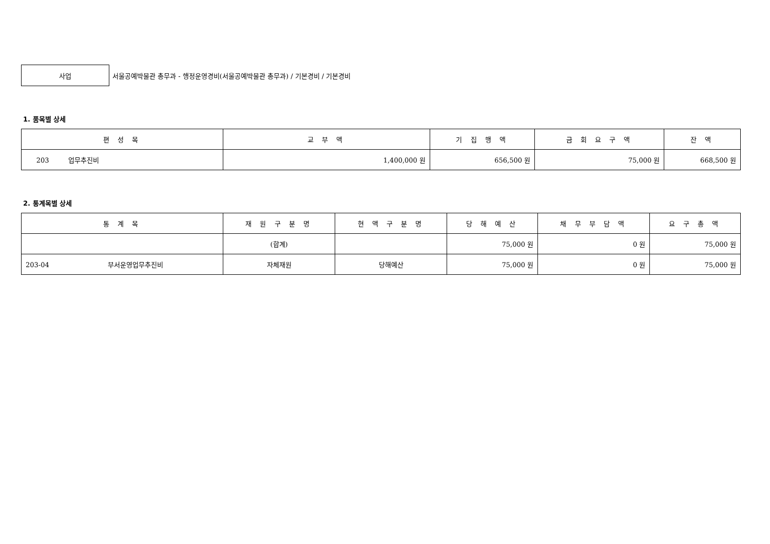사업
서울공예박물관 총무과 - 행정운영경비(서울공예박물관 총무과) / 기본경비 / 기본경비
1. 품목별 상세
| 편 성 목 | 교 부 액 | 기 집 행 액 | 금 회 요 구 액 | 잔 액 |
| --- | --- | --- | --- | --- |
| 203 업무추진비 | 1,400,000 원 | 656,500 원 | 75,000 원 | 668,500 원 |
2. 통계목별 상세
| 통 계 목 | 재 원 구 분 명 | 현 액 구 분 명 | 당 해 예 산 | 채 무 부 담 액 | 요 구 총 액 |
| --- | --- | --- | --- | --- | --- |
| | (합계) | | 75,000 원 | 0 원 | 75,000 원 |
| 203-04 부서운영업무추진비 | 자체재원 | 당해예산 | 75,000 원 | 0 원 | 75,000 원 |